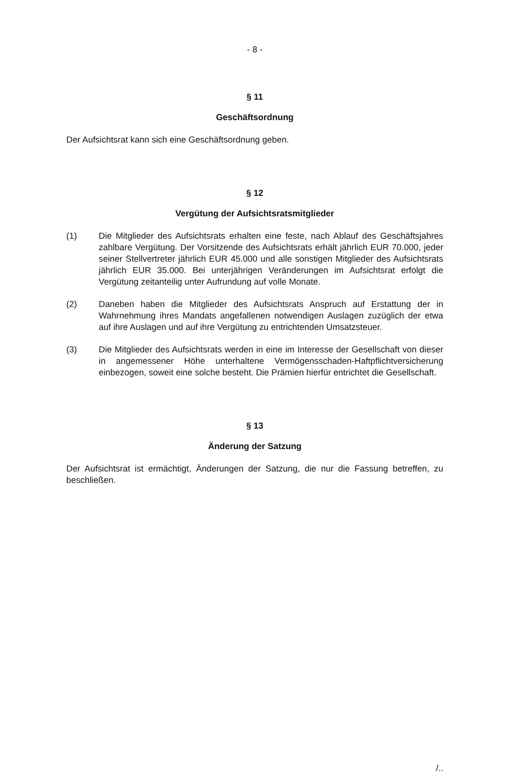- 8 -
§ 11
Geschäftsordnung
Der Aufsichtsrat kann sich eine Geschäftsordnung geben.
§ 12
Vergütung der Aufsichtsratsmitglieder
(1) Die Mitglieder des Aufsichtsrats erhalten eine feste, nach Ablauf des Geschäftsjahres zahlbare Vergütung. Der Vorsitzende des Aufsichtsrats erhält jährlich EUR 70.000, jeder seiner Stellvertreter jährlich EUR 45.000 und alle sonstigen Mitglieder des Aufsichtsrats jährlich EUR 35.000. Bei unterjährigen Veränderungen im Aufsichtsrat erfolgt die Vergütung zeitanteilig unter Aufrundung auf volle Monate.
(2) Daneben haben die Mitglieder des Aufsichtsrats Anspruch auf Erstattung der in Wahrnehmung ihres Mandats angefallenen notwendigen Auslagen zuzüglich der etwa auf ihre Auslagen und auf ihre Vergütung zu entrichtenden Umsatzsteuer.
(3) Die Mitglieder des Aufsichtsrats werden in eine im Interesse der Gesellschaft von dieser in angemessener Höhe unterhaltene Vermögensschaden-Haftpflichtversicherung einbezogen, soweit eine solche besteht. Die Prämien hierfür entrichtet die Gesellschaft.
§ 13
Änderung der Satzung
Der Aufsichtsrat ist ermächtigt, Änderungen der Satzung, die nur die Fassung betreffen, zu beschließen.
/..